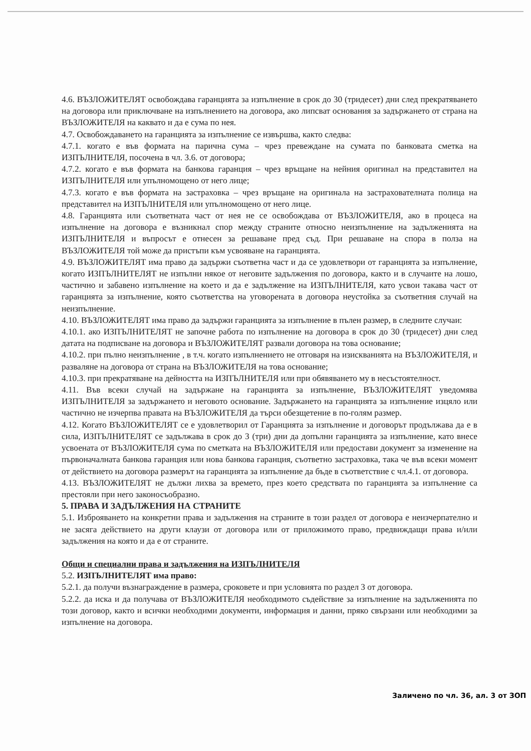4.6. ВЪЗЛОЖИТЕЛЯТ освобождава гаранцията за изпълнение в срок до 30 (тридесет) дни след прекратяването на договора или приключване на изпълнението на договора, ако липсват основания за задържането от страна на ВЪЗЛОЖИТЕЛЯ на каквато и да е сума по нея.
4.7. Освобождаването на гаранцията за изпълнение се извършва, както следва:
4.7.1. когато е във формата на парична сума – чрез превеждане на сумата по банковата сметка на ИЗПЪЛНИТЕЛЯ, посочена в чл. 3.6. от договора;
4.7.2. когато е във формата на банкова гаранция – чрез връщане на нейния оригинал на представител на ИЗПЪЛНИТЕЛЯ или упълномощено от него лице;
4.7.3. когато е във формата на застраховка – чрез връщане на оригинала на застрахователната полица на представител на ИЗПЪЛНИТЕЛЯ или упълномощено от него лице.
4.8. Гаранцията или съответната част от нея не се освобождава от ВЪЗЛОЖИТЕЛЯ, ако в процеса на изпълнение на договора е възникнал спор между страните относно неизпълнение на задълженията на ИЗПЪЛНИТЕЛЯ и въпросът е отнесен за решаване пред съд. При решаване на спора в полза на ВЪЗЛОЖИТЕЛЯ той може да пристъпи към усвояване на гаранцията.
4.9. ВЪЗЛОЖИТЕЛЯТ има право да задържи съответна част и да се удовлетвори от гаранцията за изпълнение, когато ИЗПЪЛНИТЕЛЯТ не изпълни някое от неговите задължения по договора, както и в случаите на лошо, частично и забавено изпълнение на което и да е задължение на ИЗПЪЛНИТЕЛЯ, като усвои такава част от гаранцията за изпълнение, която съответства на уговорената в договора неустойка за съответния случай на неизпълнение.
4.10. ВЪЗЛОЖИТЕЛЯТ има право да задържи гаранцията за изпълнение в пълен размер, в следните случаи:
4.10.1. ако ИЗПЪЛНИТЕЛЯТ не започне работа по изпълнение на договора в срок до 30 (тридесет) дни след датата на подписване на договора и ВЪЗЛОЖИТЕЛЯТ развали договора на това основание;
4.10.2. при пълно неизпълнение , в т.ч. когато изпълнението не отговаря на изискванията на ВЪЗЛОЖИТЕЛЯ, и разваляне на договора от страна на ВЪЗЛОЖИТЕЛЯ на това основание;
4.10.3. при прекратяване на дейността на ИЗПЪЛНИТЕЛЯ или при обявяването му в несъстоятелност.
4.11. Във всеки случай на задържане на гаранцията за изпълнение, ВЪЗЛОЖИТЕЛЯТ уведомява ИЗПЪЛНИТЕЛЯ за задържането и неговото основание. Задържането на гаранцията за изпълнение изцяло или частично не изчерпва правата на ВЪЗЛОЖИТЕЛЯ да търси обезщетение в по-голям размер.
4.12. Когато ВЪЗЛОЖИТЕЛЯТ се е удовлетворил от Гаранцията за изпълнение и договорът продължава да е в сила, ИЗПЪЛНИТЕЛЯТ се задължава в срок до 3 (три) дни да допълни гаранцията за изпълнение, като внесе усвоената от ВЪЗЛОЖИТЕЛЯ сума по сметката на ВЪЗЛОЖИТЕЛЯ или предостави документ за изменение на първоначалната банкова гаранция или нова банкова гаранция, съответно застраховка, така че във всеки момент от действието на договора размерът на гаранцията за изпълнение да бъде в съответствие с чл.4.1. от договора.
4.13. ВЪЗЛОЖИТЕЛЯТ не дължи лихва за времето, през което средствата по гаранцията за изпълнение са престояли при него законосъобразно.
5. ПРАВА И ЗАДЪЛЖЕНИЯ НА СТРАНИТЕ
5.1. Изброяването на конкретни права и задължения на страните в този раздел от договора е неизчерпателно и не засяга действието на други клаузи от договора или от приложимото право, предвиждащи права и/или задължения на която и да е от страните.
Общи и специални права и задължения на ИЗПЪЛНИТЕЛЯ
5.2. ИЗПЪЛНИТЕЛЯТ има право:
5.2.1. да получи възнаграждение в размера, сроковете и при условията по раздел 3 от договора.
5.2.2. да иска и да получава от ВЪЗЛОЖИТЕЛЯ необходимото съдействие за изпълнение на задълженията по този договор, както и всички необходими документи, информация и данни, пряко свързани или необходими за изпълнение на договора.
Заличено по чл. 36, ал. 3 от ЗОП